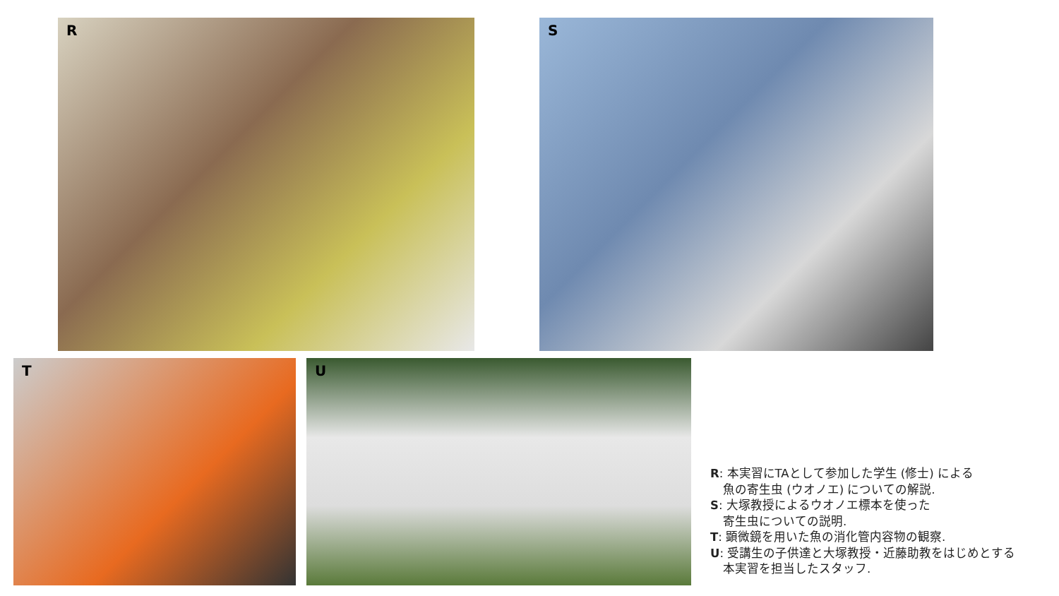R S
T U
R: 本実習にTAとして参加した学生 (修士) による
魚の寄生虫 (ウオノエ) についての解説.
S: 大塚教授によるウオノエ標本を使った
寄生虫についての説明.
T: 顕微鏡を用いた魚の消化管内容物の観察.
U: 受講生の子供達と大塚教授・近藤助教をはじめとする
本実習を担当したスタッフ.